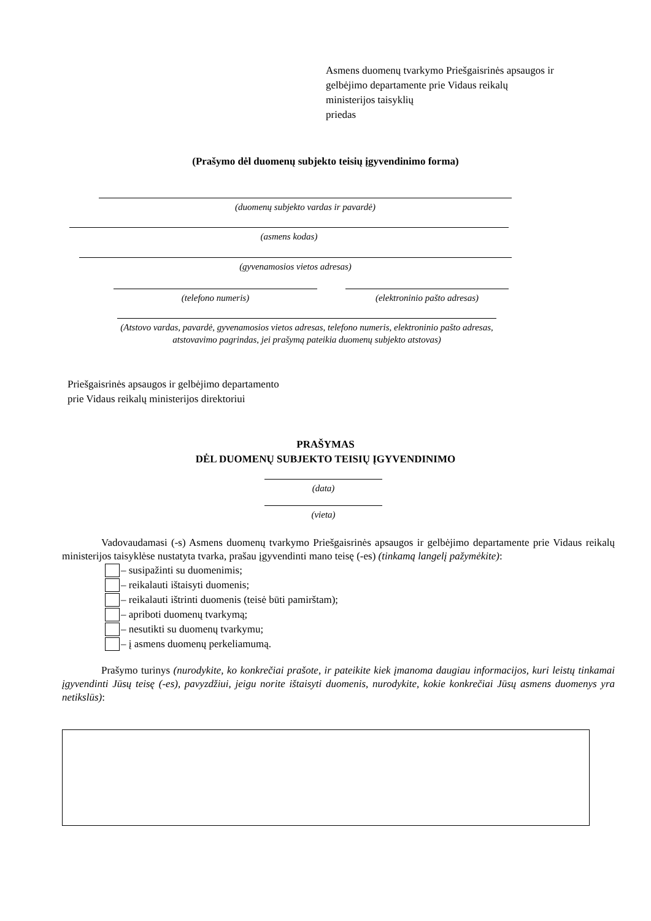Asmens duomenų tvarkymo Priešgaisrinės apsaugos ir
gelbėjimo departamente prie Vidaus reikalų
ministerijos taisyklių
priedas
(Prašymo dėl duomenų subjekto teisių įgyvendinimo forma)
(duomenų subjekto vardas ir pavardė)
(asmens kodas)
(gyvenamosios vietos adresas)
(telefono numeris) (elektroninio pašto adresas)
(Atstovo vardas, pavardė, gyvenamosios vietos adresas, telefono numeris, elektroninio pašto adresas, atstovavimo pagrindas, jei prašymą pateikia duomenų subjekto atstovas)
Priešgaisrinės apsaugos ir gelbėjimo departamento
prie Vidaus reikalų ministerijos direktoriui
PRAŠYMAS
DĖL DUOMENŲ SUBJEKTO TEISIŲ ĮGYVENDINIMO
(data)
(vieta)
Vadovaudamasi (-s) Asmens duomenų tvarkymo Priešgaisrinės apsaugos ir gelbėjimo departamente prie Vidaus reikalų ministerijos taisyklėse nustatyta tvarka, prašau įgyvendinti mano teisę (-es) (tinkamą langelį pažymėkite):
– susipažinti su duomenimis;
– reikalauti ištaisyti duomenis;
– reikalauti ištrinti duomenis (teisė būti pamirštam);
– apriboti duomenų tvarkymą;
– nesutikti su duomenų tvarkymu;
– į asmens duomenų perkeliamumą.
Prašymo turinys (nurodykite, ko konkrečiai prašote, ir pateikite kiek įmanoma daugiau informacijos, kuri leistų tinkamai įgyvendinti Jūsų teisę (-es), pavyzdžiui, jeigu norite ištaisyti duomenis, nurodykite, kokie konkrečiai Jūsų asmens duomenys yra netikslūs):